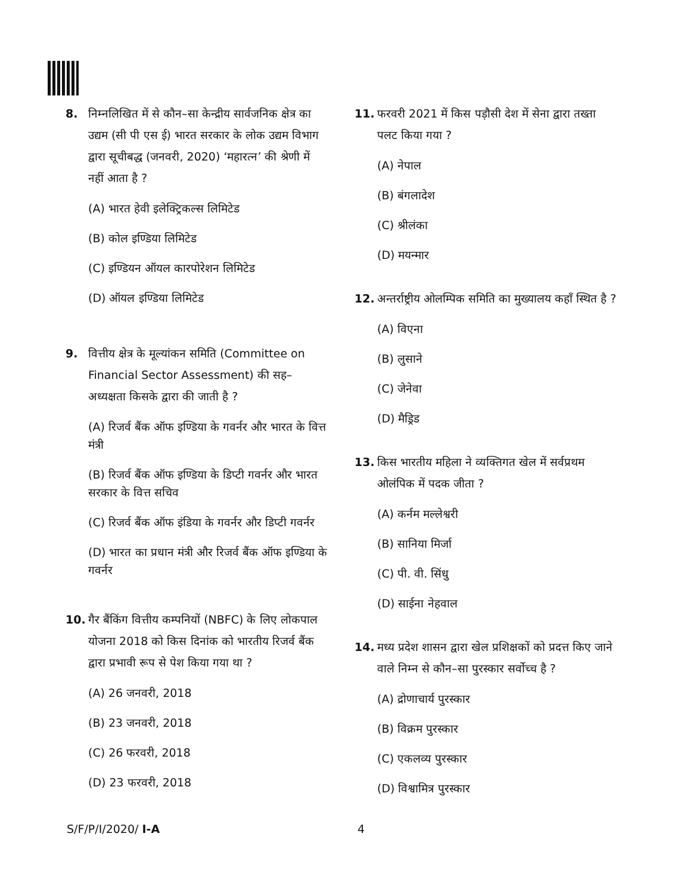8. निम्नलिखित में से कौन–सा केन्द्रीय सार्वजनिक क्षेत्र का उद्यम (सी पी एस ई) भारत सरकार के लोक उद्यम विभाग द्वारा सूचीबद्ध (जनवरी, 2020) ‘महारत्न’ की श्रेणी में नहीं आता है ?
(A) भारत हेवी इलेक्ट्रिकल्स लिमिटेड
(B) कोल इण्डिया लिमिटेड
(C) इण्डियन ऑयल कारपोरेशन लिमिटेड
(D) ऑयल इण्डिया लिमिटेड
9. वित्तीय क्षेत्र के मूल्यांकन समिति (Committee on Financial Sector Assessment) की सह–अध्यक्षता किसके द्वारा की जाती है ?
(A) रिजर्व बैंक ऑफ इण्डिया के गवर्नर और भारत के वित्त मंत्री
(B) रिजर्व बैंक ऑफ इण्डिया के डिप्टी गवर्नर और भारत सरकार के वित्त सचिव
(C) रिजर्व बैंक ऑफ इंडिया के गवर्नर और डिप्टी गवर्नर
(D) भारत का प्रधान मंत्री और रिजर्व बैंक ऑफ इण्डिया के गवर्नर
10. गैर बैंकिंग वित्तीय कम्पनियों (NBFC) के लिए लोकपाल योजना 2018 को किस दिनांक को भारतीय रिजर्व बैंक द्वारा प्रभावी रूप से पेश किया गया था ?
(A) 26 जनवरी, 2018
(B) 23 जनवरी, 2018
(C) 26 फरवरी, 2018
(D) 23 फरवरी, 2018
11. फरवरी 2021 में किस पड़ौसी देश में सेना द्वारा तख्ता पलट किया गया ?
(A) नेपाल
(B) बंगलादेश
(C) श्रीलंका
(D) मयन्मार
12. अन्तर्राष्ट्रीय ओलम्पिक समिति का मुख्यालय कहाँ स्थित है ?
(A) विएना
(B) लुसाने
(C) जेनेवा
(D) मैड्रिड
13. किस भारतीय महिला ने व्यक्तिगत खेल में सर्वप्रथम ओलंपिक में पदक जीता ?
(A) कर्नम मल्लेश्वरी
(B) सानिया मिर्जा
(C) पी. वी. सिंधु
(D) साईना नेहवाल
14. मध्य प्रदेश शासन द्वारा खेल प्रशिक्षकों को प्रदत्त किए जाने वाले निम्न से कौन–सा पुरस्कार सर्वोच्च है ?
(A) द्रोणाचार्य पुरस्कार
(B) विक्रम पुरस्कार
(C) एकलव्य पुरस्कार
(D) विश्वामित्र पुरस्कार
S/F/P/I/2020/ I-A 4